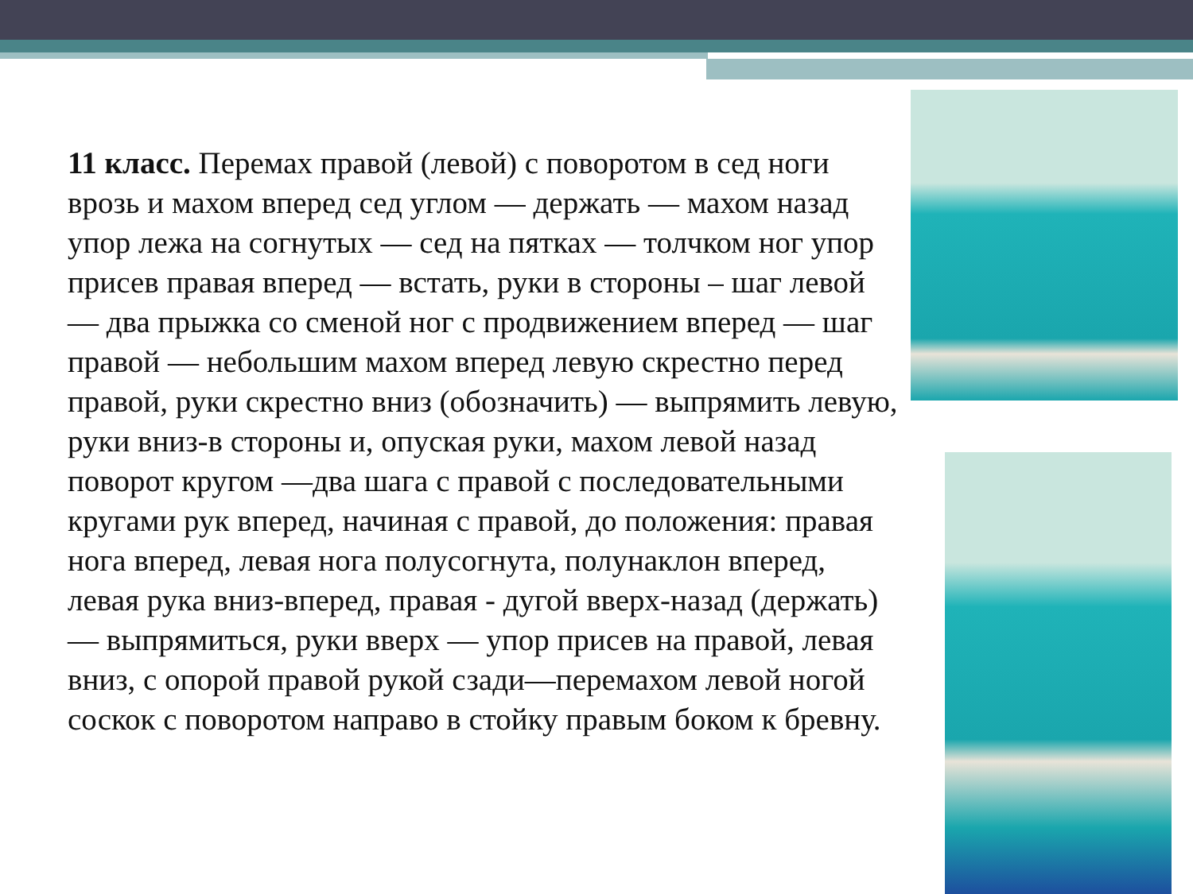11 класс. Перемах правой (левой) с поворотом в сед ноги врозь и махом вперед сед углом — держать — махом назад упор лежа на согнутых — сед на пятках — толчком ног упор присев правая вперед — встать, руки в стороны – шаг левой — два прыжка со сменой ног с продвижением вперед — шаг правой — небольшим махом вперед левую скрестно перед правой, руки скрестно вниз (обозначить) — выпрямить левую, руки вниз-в стороны и, опуская руки, махом левой назад поворот кругом —два шага с правой с последовательными кругами рук вперед, начиная с правой, до положения: правая нога вперед, левая нога полусогнута, полунаклон вперед, левая рука вниз-вперед, правая - дугой вверх-назад (держать) — выпрямиться, руки вверх — упор присев на правой, левая вниз, с опорой правой рукой сзади—перемахом левой ногой соскок с поворотом направо в стойку правым боком к бревну.